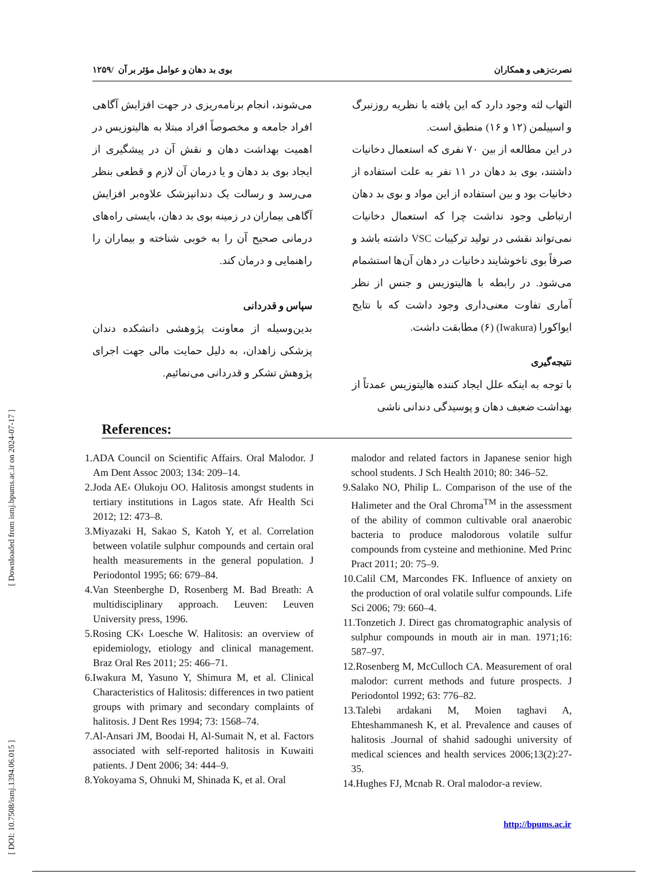[ DOI: 10.7508/ismj.1394.06.015 ] [ Downloaded from ismj.bpums.ac.ir on 2024-07-17 ]
نصرت‌زهی و همکاران بوی بد دهان و عوامل مؤثر بر آن /۱۲۵۹
التهاب لثه وجود دارد که این یافته با نظریه روزنبرگ و اسپیلمن (۱۲ و ۱۶) منطبق است.
در این مطالعه از بین ۷۰ نفری که استعمال دخانیات داشتند، بوی بد دهان در ۱۱ نفر به علت استفاده از دخانیات بود و بین استفاده از این مواد و بوی بد دهان ارتباطی وجود نداشت چرا که استعمال دخانیات نمی‌تواند نقشی در تولید ترکیبات VSC داشته باشد و صرفاً بوی ناخوشایند دخانیات در دهان آن‌ها استشمام می‌شود. در رابطه با هالیتوزیس و جنس از نظر آماری تفاوت معنی‌داری وجود داشت که با نتایج ایواکورا (Iwakura) (۶) مطابقت داشت.
نتیجه‌گیری
با توجه به اینکه علل ایجاد کننده هالیتوزیس عمدتاً از بهداشت ضعیف دهان و پوسیدگی دندانی ناشی
می‌شوند، انجام برنامه‌ریزی در جهت افزایش آگاهی افراد جامعه و مخصوصاً افراد مبتلا به هالیتوزیس در اهمیت بهداشت دهان و نقش آن در پیشگیری از ایجاد بوی بد دهان و یا درمان آن لازم و قطعی بنظر می‌رسد و رسالت یک دندانپزشک علاوه‌بر افزایش آگاهی بیماران در زمینه بوی بد دهان، بایستی راه‌های درمانی صحیح آن را به خوبی شناخته و بیماران را راهنمایی و درمان کند.
سپاس و قدردانی
بدین‌وسیله از معاونت پژوهشی دانشکده دندان پزشکی زاهدان، به دلیل حمایت مالی جهت اجرای پژوهش تشکر و قدردانی می‌نمائیم.
References:
1.ADA Council on Scientific Affairs. Oral Malodor. J Am Dent Assoc 2003; 134: 209–14.
2.Joda AE‹ Olukoju OO. Halitosis amongst students in tertiary institutions in Lagos state. Afr Health Sci 2012; 12: 473–8.
3.Miyazaki H, Sakao S, Katoh Y, et al. Correlation between volatile sulphur compounds and certain oral health measurements in the general population. J Periodontol 1995; 66: 679–84.
4.Van Steenberghe D, Rosenberg M. Bad Breath: A multidisciplinary approach. Leuven: Leuven University press, 1996.
5.Rosing CK‹ Loesche W. Halitosis: an overview of epidemiology, etiology and clinical management. Braz Oral Res 2011; 25: 466–71.
6.Iwakura M, Yasuno Y, Shimura M, et al. Clinical Characteristics of Halitosis: differences in two patient groups with primary and secondary complaints of halitosis. J Dent Res 1994; 73: 1568–74.
7.Al-Ansari JM, Boodai H, Al-Sumait N, et al. Factors associated with self-reported halitosis in Kuwaiti patients. J Dent 2006; 34: 444–9.
8.Yokoyama S, Ohnuki M, Shinada K, et al. Oral
malodor and related factors in Japanese senior high school students. J Sch Health 2010; 80: 346–52.
9.Salako NO, Philip L. Comparison of the use of the Halimeter and the Oral Chroma<sup>TM</sup> in the assessment of the ability of common cultivable oral anaerobic bacteria to produce malodorous volatile sulfur compounds from cysteine and methionine. Med Princ Pract 2011; 20: 75–9.
10.Calil CM, Marcondes FK. Influence of anxiety on the production of oral volatile sulfur compounds. Life Sci 2006; 79: 660–4.
11.Tonzetich J. Direct gas chromatographic analysis of sulphur compounds in mouth air in man. 1971;16: 587–97.
12.Rosenberg M, McCulloch CA. Measurement of oral malodor: current methods and future prospects. J Periodontol 1992; 63: 776–82.
13.Talebi ardakani M, Moien taghavi A, Ehteshammanesh K, et al. Prevalence and causes of halitosis .Journal of shahid sadoughi university of medical sciences and health services 2006;13(2):27-35.
14.Hughes FJ, Mcnab R. Oral malodor-a review.
http://bpums.ac.ir